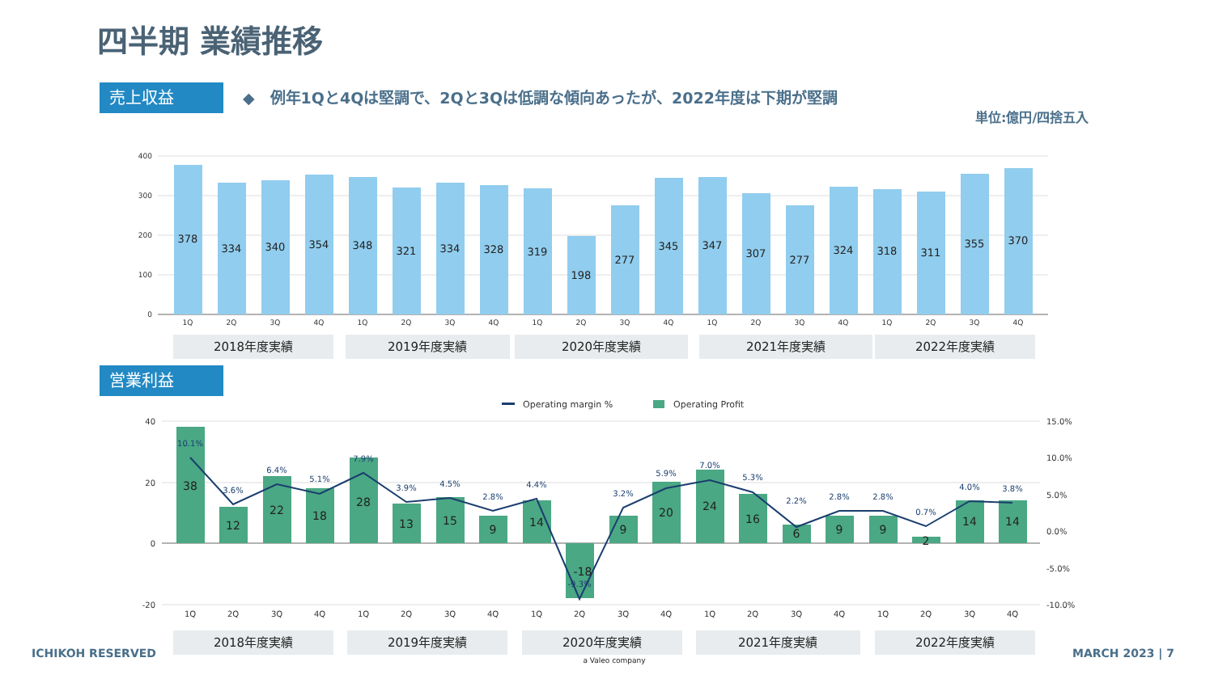四半期 業績推移
売上収益
◆　例年1Qと4Qは堅調で、2Qと3Qは低調な傾向あったが、2022年度は下期が堅調
単位:億円/四捨五入
営業利益
400
300
200
100
0
378
334
340
354
348
321
334
328
319
198
277
345
347
307
277
324
318
311
355
370
1Q
2Q
3Q
4Q
1Q
2Q
3Q
4Q
1Q
2Q
3Q
4Q
1Q
2Q
3Q
4Q
1Q
2Q
3Q
4Q
2018年度実績
2019年度実績
2020年度実績
2021年度実績
2022年度実績
2018年度実績
2019年度実績
2020年度実績
2021年度実績
2022年度実績
Operating margin %
Operating Profit
40
20
0
-20
15.0%
10.0%
5.0%
0.0%
-5.0%
-10.0%
38
12
22
18
28
13
15
9
14
-18
9
20
24
16
6
9
9
2
14
14
10.1%
3.6%
6.4%
5.1%
7.9%
3.9%
4.5%
2.8%
4.4%
-9.3%
3.2%
5.9%
7.0%
5.3%
2.2%
2.8%
2.8%
0.7%
4.0%
3.8%
1Q
2Q
3Q
4Q
1Q
2Q
3Q
4Q
1Q
2Q
3Q
4Q
1Q
2Q
3Q
4Q
1Q
2Q
3Q
4Q
a Valeo company
ICHIKOH RESERVED MARCH 2023 | 7